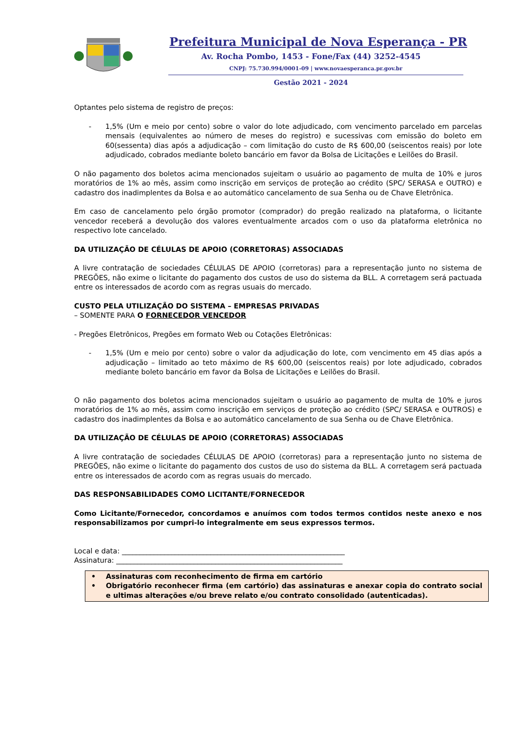Prefeitura Municipal de Nova Esperança - PR
Av. Rocha Pombo, 1453 - Fone/Fax (44) 3252-4545
CNPJ: 75.730.994/0001-09 | www.novaesperanca.pr.gov.br
Gestão 2021 - 2024
Optantes pelo sistema de registro de preços:
- 1,5% (Um e meio por cento) sobre o valor do lote adjudicado, com vencimento parcelado em parcelas mensais (equivalentes ao número de meses do registro) e sucessivas com emissão do boleto em 60(sessenta) dias após a adjudicação – com limitação do custo de R$ 600,00 (seiscentos reais) por lote adjudicado, cobrados mediante boleto bancário em favor da Bolsa de Licitações e Leilões do Brasil.
O não pagamento dos boletos acima mencionados sujeitam o usuário ao pagamento de multa de 10% e juros moratórios de 1% ao mês, assim como inscrição em serviços de proteção ao crédito (SPC/ SERASA e OUTRO) e cadastro dos inadimplentes da Bolsa e ao automático cancelamento de sua Senha ou de Chave Eletrônica.
Em caso de cancelamento pelo órgão promotor (comprador) do pregão realizado na plataforma, o licitante vencedor receberá a devolução dos valores eventualmente arcados com o uso da plataforma eletrônica no respectivo lote cancelado.
DA UTILIZAÇÃO DE CÉLULAS DE APOIO (CORRETORAS) ASSOCIADAS
A livre contratação de sociedades CÉLULAS DE APOIO (corretoras) para a representação junto no sistema de PREGÕES, não exime o licitante do pagamento dos custos de uso do sistema da BLL. A corretagem será pactuada entre os interessados de acordo com as regras usuais do mercado.
CUSTO PELA UTILIZAÇÃO DO SISTEMA – EMPRESAS PRIVADAS
– SOMENTE PARA O FORNECEDOR VENCEDOR
- Pregões Eletrônicos, Pregões em formato Web ou Cotações Eletrônicas:
- 1,5% (Um e meio por cento) sobre o valor da adjudicação do lote, com vencimento em 45 dias após a adjudicação – limitado ao teto máximo de R$ 600,00 (seiscentos reais) por lote adjudicado, cobrados mediante boleto bancário em favor da Bolsa de Licitações e Leilões do Brasil.
O não pagamento dos boletos acima mencionados sujeitam o usuário ao pagamento de multa de 10% e juros moratórios de 1% ao mês, assim como inscrição em serviços de proteção ao crédito (SPC/ SERASA e OUTROS) e cadastro dos inadimplentes da Bolsa e ao automático cancelamento de sua Senha ou de Chave Eletrônica.
DA UTILIZAÇÃO DE CÉLULAS DE APOIO (CORRETORAS) ASSOCIADAS
A livre contratação de sociedades CÉLULAS DE APOIO (corretoras) para a representação junto no sistema de PREGÕES, não exime o licitante do pagamento dos custos de uso do sistema da BLL. A corretagem será pactuada entre os interessados de acordo com as regras usuais do mercado.
DAS RESPONSABILIDADES COMO LICITANTE/FORNECEDOR
Como Licitante/Fornecedor, concordamos e anuímos com todos termos contidos neste anexo e nos responsabilizamos por cumpri-lo integralmente em seus expressos termos.
Local e data: _______________________________________________________________
Assinatura: ________________________________________________________________
• Assinaturas com reconhecimento de firma em cartório
• Obrigatório reconhecer firma (em cartório) das assinaturas e anexar copia do contrato social e ultimas alterações e/ou breve relato e/ou contrato consolidado (autenticadas).